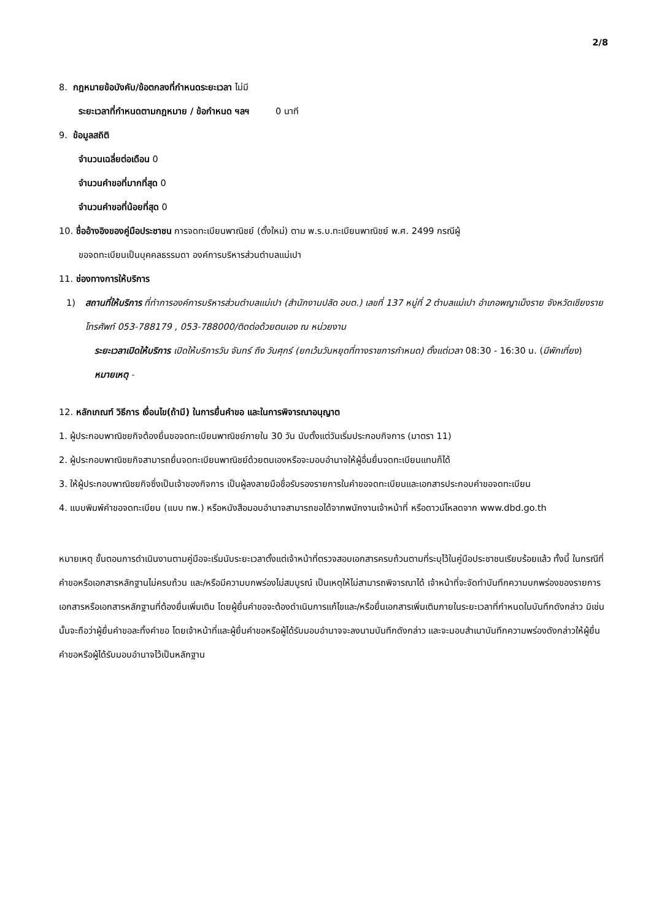2/8
8. กฎหมายข้อบังคับ/ข้อตกลงที่กำหนดระยะเวลา ไม่มี
ระยะเวลาที่กำหนดตามกฎหมาย / ข้อกำหนด ฯลฯ 0 นาที
9. ข้อมูลสถิติ
จำนวนเฉลี่ยต่อเดือน 0
จำนวนคำขอที่มากที่สุด 0
จำนวนคำขอที่น้อยที่สุด 0
10. ชื่ออ้างอิงของคู่มือประชาชน การจดทะเบียนพาณิชย์ (ตั้งใหม่) ตาม พ.ร.บ.ทะเบียนพาณิชย์ พ.ศ. 2499 กรณีผู้
ขอจดทะเบียนเป็นบุคคลธรรมดา องค์การบริหารส่วนตำบลแม่เปา
11. ช่องทางการให้บริการ
1) สถานที่ให้บริการ ที่ทำการองค์การบริหารส่วนตำบลแม่เปา (สำนักงานปลัด อบต.) เลขที่ 137 หมู่ที่ 2 ตำบลแม่เปา อำเภอพญาเม็งราย จังหวัดเชียงราย โทรศัพท์ 053-788179 , 053-788000/ติดต่อด้วยตนเอง ณ หน่วยงาน
ระยะเวลาเปิดให้บริการ เปิดให้บริการวัน จันทร์ ถึง วันศุกร์ (ยกเว้นวันหยุดที่ทางราชการกำหนด) ตั้งแต่เวลา 08:30 - 16:30 น. (มีพักเที่ยง)
หมายเหตุ -
12. หลักเกณฑ์ วิธีการ เงื่อนไข(ถ้ามี) ในการยื่นคำขอ และในการพิจารณาอนุญาต
1. ผู้ประกอบพาณิชยกิจต้องยื่นขอจดทะเบียนพาณิชย์ภายใน 30 วัน นับตั้งแต่วันเริ่มประกอบกิจการ (มาตรา 11)
2. ผู้ประกอบพาณิชยกิจสามารถยื่นจดทะเบียนพาณิชย์ด้วยตนเองหรือจะมอบอำนาจให้ผู้อื่นยื่นจดทะเบียนแทนก็ได้
3. ให้ผู้ประกอบพาณิชยกิจซึ่งเป็นเจ้าของกิจการ เป็นผู้ลงลายมือชื่อรับรองรายการในคำขอจดทะเบียนและเอกสารประกอบคำขอจดทะเบียน
4. แบบพิมพ์คำขอจดทะเบียน (แบบ ทพ.) หรือหนังสือมอบอำนาจสามารถขอได้จากพนักงานเจ้าหน้าที่ หรือดาวน์โหลดจาก www.dbd.go.th
หมายเหตุ ขั้นตอนการดำเนินงานตามคู่มือจะเริ่มนับระยะเวลาตั้งแต่เจ้าหน้าที่ตรวจสอบเอกสารครบถ้วนตามที่ระบุไว้ในคู่มือประชาชนเรียบร้อยแล้ว ทั้งนี้ ในกรณีที่คำขอหรือเอกสารหลักฐานไม่ครบถ้วน และ/หรือมีความบกพร่องไม่สมบูรณ์ เป็นเหตุให้ไม่สามารถพิจารณาได้ เจ้าหน้าที่จะจัดทำบันทึกความบกพร่องของรายการเอกสารหรือเอกสารหลักฐานที่ต้องยื่นเพิ่มเติม โดยผู้ยื่นคำขอจะต้องดำเนินการแก้ไขและ/หรือยื่นเอกสารเพิ่มเติมภายในระยะเวลาที่กำหนดในบันทึกดังกล่าว มิเช่นนั้นจะถือว่าผู้ยื่นคำขอละทิ้งคำขอ โดยเจ้าหน้าที่และผู้ยื่นคำขอหรือผู้ได้รับมอบอำนาจจะลงนามบันทึกดังกล่าว และจะมอบสำเนาบันทึกความพร่องดังกล่าวให้ผู้ยื่นคำขอหรือผู้ได้รับมอบอำนาจไว้เป็นหลักฐาน